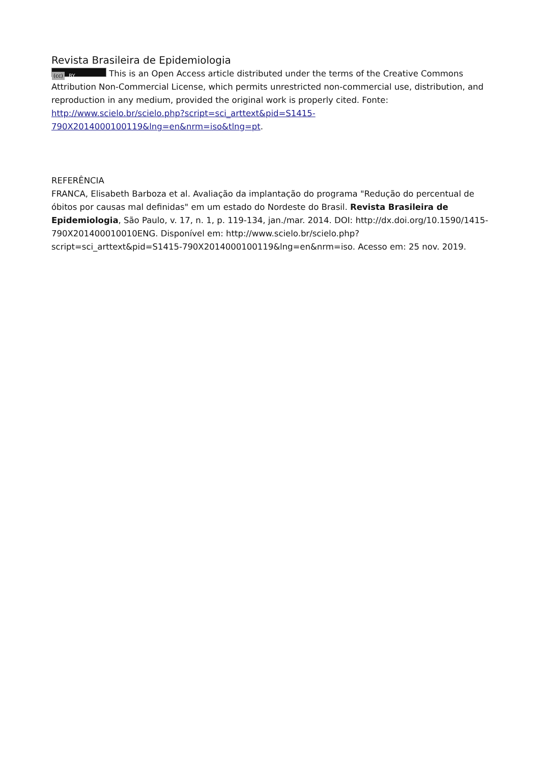Revista Brasileira de Epidemiologia
(cc) BY This is an Open Access article distributed under the terms of the Creative Commons Attribution Non-Commercial License, which permits unrestricted non-commercial use, distribution, and reproduction in any medium, provided the original work is properly cited. Fonte: http://www.scielo.br/scielo.php?script=sci_arttext&pid=S1415-790X2014000100119&lng=en&nrm=iso&tlng=pt.
REFERÊNCIA
FRANCA, Elisabeth Barboza et al. Avaliação da implantação do programa "Redução do percentual de óbitos por causas mal definidas" em um estado do Nordeste do Brasil. Revista Brasileira de Epidemiologia, São Paulo, v. 17, n. 1, p. 119-134, jan./mar. 2014. DOI: http://dx.doi.org/10.1590/1415-790X201400010010ENG. Disponível em: http://www.scielo.br/scielo.php?script=sci_arttext&pid=S1415-790X2014000100119&lng=en&nrm=iso. Acesso em: 25 nov. 2019.